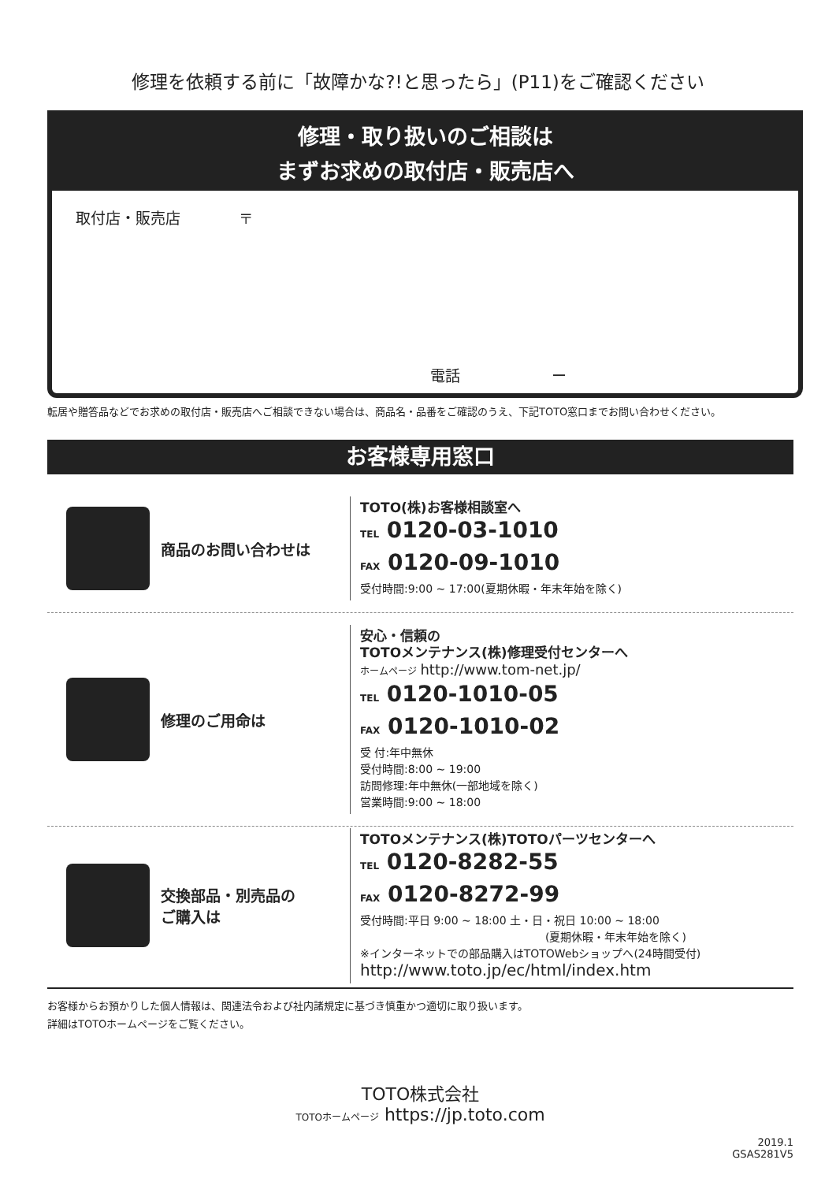修理を依頼する前に「故障かな?!と思ったら」(P11)をご確認ください
修理・取り扱いのご相談は
まずお求めの取付店・販売店へ
取付店・販売店 〒
電話 ー
転居や贈答品などでお求めの取付店・販売店へご相談できない場合は、商品名・品番をご確認のうえ、下記TOTO窓口までお問い合わせください。
お客様専用窓口
商品のお問い合わせは
TOTO(株)お客様相談室へ
TEL 0120-03-1010
FAX 0120-09-1010
受付時間:9:00 ~ 17:00(夏期休暇・年末年始を除く)
修理のご用命は
安心・信頼の
TOTOメンテナンス(株)修理受付センターへ
ホームページ http://www.tom-net.jp/
TEL 0120-1010-05
FAX 0120-1010-02
受 付:年中無休
受付時間:8:00 ~ 19:00
訪問修理:年中無休(一部地域を除く)
営業時間:9:00 ~ 18:00
交換部品・別売品の
ご購入は
TOTOメンテナンス(株)TOTOパーツセンターへ
TEL 0120-8282-55
FAX 0120-8272-99
受付時間:平日 9:00 ~ 18:00 土・日・祝日 10:00 ~ 18:00
(夏期休暇・年末年始を除く)
※インターネットでの部品購入はTOTOWebショップへ(24時間受付)
http://www.toto.jp/ec/html/index.htm
お客様からお預かりした個人情報は、関連法令および社内諸規定に基づき慎重かつ適切に取り扱います。
詳細はTOTOホームページをご覧ください。
TOTO株式会社
TOTOホームページ https://jp.toto.com
2019.1
GSAS281V5